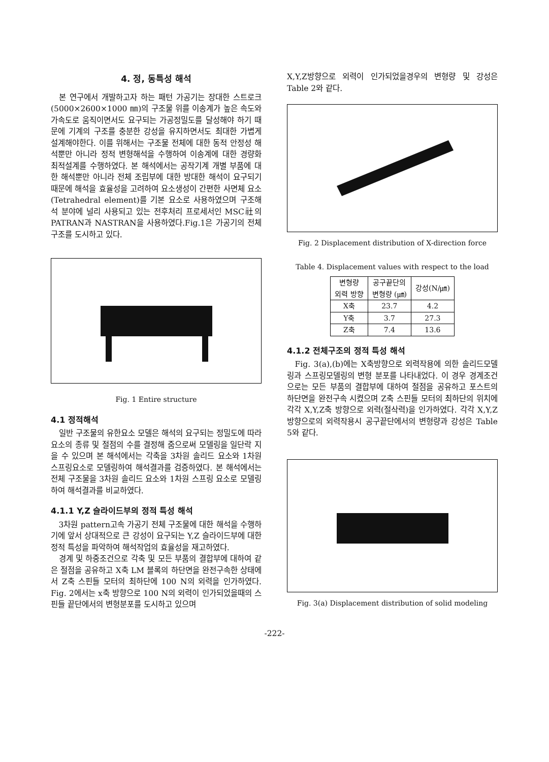4. 정, 동특성 해석
본 연구에서 개발하고자 하는 패턴 가공기는 장대한 스트로크(5000×2600×1000 ㎜)의 구조물 위를 이송계가 높은 속도와 가속도로 움직이면서도 요구되는 가공정밀도를 달성해야 하기 때문에 기계의 구조를 충분한 강성을 유지하면서도 최대한 가볍게 설계해야한다. 이를 위해서는 구조물 전체에 대한 동적 안정성 해석뿐만 아니라 정적 변형해석을 수행하여 이송계에 대한 경량화 최적설계를 수행하였다. 본 해석에서는 공작기계 개별 부품에 대한 해석뿐만 아니라 전체 조립부에 대한 방대한 해석이 요구되기 때문에 해석을 효율성을 고려하여 요소생성이 간편한 사면체 요소(Tetrahedral element)를 기본 요소로 사용하였으며 구조해석 분야에 널리 사용되고 있는 전후처리 프로세서인 MSC社의 PATRAN과 NASTRAN을 사용하였다.Fig.1은 가공기의 전체구조를 도시하고 있다.
Fig. 1 Entire structure
4.1 정적해석
일반 구조물의 유한요소 모델은 해석의 요구되는 정밀도에 따라 요소의 종류 및 절점의 수를 결정해 줌으로써 모델링을 일단락 지을 수 있으며 본 해석에서는 각축을 3차원 솔리드 요소와 1차원 스프링요소로 모델링하여 해석결과를 검증하였다. 본 해석에서는 전체 구조물을 3차원 솔리드 요소와 1차원 스프링 요소로 모델링하여 해석결과를 비교하였다.
4.1.1 Y,Z 슬라이드부의 정적 특성 해석
3차원 pattern고속 가공기 전체 구조물에 대한 해석을 수행하기에 앞서 상대적으로 큰 강성이 요구되는 Y,Z 슬라이드부에 대한 정적 특성을 파악하여 해석작업의 효율성을 재고하였다.
경계 및 하중조건으로 각축 및 모든 부품의 결합부에 대하여 같은 절점을 공유하고 X축 LM 블록의 하단면을 완전구속한 상태에서 Z축 스핀들 모터의 최하단에 100 N의 외력을 인가하였다. Fig. 2에서는 x축 방향으로 100 N의 외력이 인가되었을때의 스핀들 끝단에서의 변형분포를 도시하고 있으며
X,Y,Z방향으로 외력이 인가되었을경우의 변형량 및 강성은 Table 2와 같다.
Fig. 2 Displacement distribution of X-direction force
Table 4. Displacement values with respect to the load
| 변형량 외력 방향 | 공구끝단의 변형량 (㎛) | 강성(N/㎛) |
| --- | --- | --- |
| X축 | 23.7 | 4.2 |
| Y축 | 3.7 | 27.3 |
| Z축 | 7.4 | 13.6 |
4.1.2 전체구조의 정적 특성 해석
Fig. 3(a),(b)에는 X축방향으로 외력작용에 의한 솔리드모델링과 스프링모델링의 변형 분포를 나타내었다. 이 경우 경계조건으로는 모든 부품의 결합부에 대하여 절점을 공유하고 포스트의 하단면을 완전구속 시켰으며 Z축 스핀들 모터의 최하단의 위치에 각각 X,Y,Z축 방향으로 외력(절삭력)을 인가하였다. 각각 X,Y,Z방향으로의 외력작용시 공구끝단에서의 변형량과 강성은 Table 5와 같다.
Fig. 3(a) Displacement distribution of solid modeling
-222-